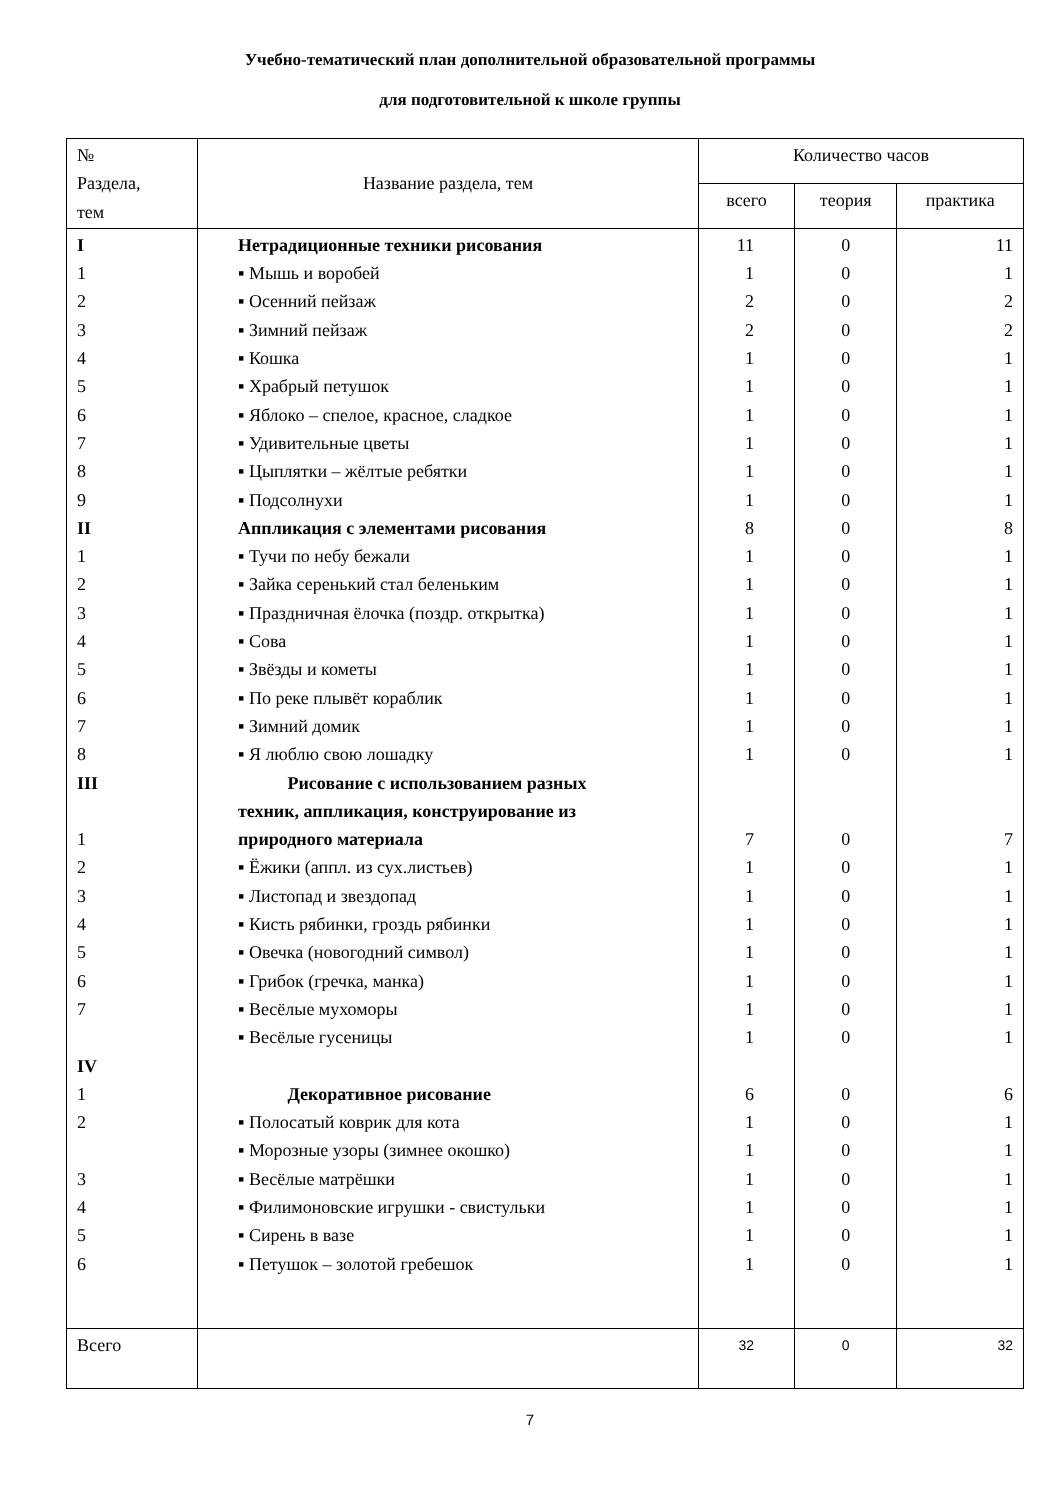Учебно-тематический план дополнительной образовательной программы
для подготовительной к школе группы
| № Раздела, тем | Название раздела, тем | Количество часов | | |
| --- | --- | --- | --- | --- |
| | | всего | теория | практика |
| I 1 2 3 4 5 6 7 8 9 II 1 2 3 4 5 6 7 8 III 1 2 3 4 5 6 7 IV 1 2 3 4 5 6 | Нетрадиционные техники рисования ▪ Мышь и воробей ▪ Осенний пейзаж ▪ Зимний пейзаж ▪ Кошка ▪ Храбрый петушок ▪ Яблоко – спелое, красное, сладкое ▪ Удивительные цветы ▪ Цыплятки – жёлтые ребятки ▪ Подсолнухи Аппликация с элементами рисования ▪ Тучи по небу бежали ▪ Зайка серенький стал беленьким ▪ Праздничная ёлочка (поздр. открытка) ▪ Сова ▪ Звёзды и кометы ▪ По реке плывёт кораблик ▪ Зимний домик ▪ Я люблю свою лошадку Рисование с использованием разных техник, аппликация, конструирование из природного материала ▪ Ёжики (аппл. из сух.листьев) ▪ Листопад и звездопад ▪ Кисть рябинки, гроздь рябинки ▪ Овечка (новогодний символ) ▪ Грибок (гречка, манка) ▪ Весёлые мухоморы ▪ Весёлые гусеницы Декоративное рисование ▪ Полосатый коврик для кота ▪ Морозные узоры (зимнее окошко) ▪ Весёлые матрёшки ▪ Филимоновские игрушки - свистульки ▪ Сирень в вазе ▪ Петушок – золотой гребешок | 11 1 2 2 1 1 1 1 1 1 8 1 1 1 1 1 1 1 1 7 1 1 1 1 1 1 1 6 1 1 1 1 1 1 | 0 0 0 0 0 0 0 0 0 0 0 0 0 0 0 0 0 0 0 0 0 0 0 0 0 0 0 0 0 0 0 0 0 0 | 11 1 2 2 1 1 1 1 1 1 8 1 1 1 1 1 1 1 1 7 1 1 1 1 1 1 1 6 1 1 1 1 1 1 |
| Всего | | 32 | 0 | 32 |
7